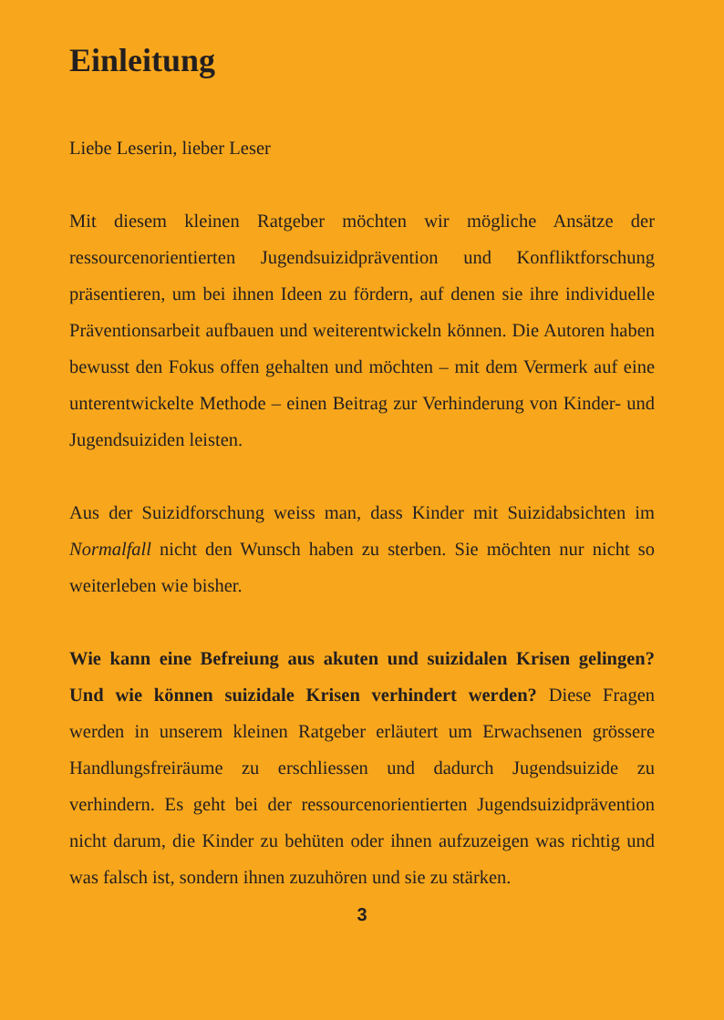Einleitung
Liebe Leserin, lieber Leser
Mit diesem kleinen Ratgeber möchten wir mögliche Ansätze der ressourcenorientierten Jugendsuizidprävention und Konfliktforschung präsentieren, um bei ihnen Ideen zu fördern, auf denen sie ihre individuelle Präventionsarbeit aufbauen und weiterentwickeln können. Die Autoren haben bewusst den Fokus offen gehalten und möchten – mit dem Vermerk auf eine unterentwickelte Methode – einen Beitrag zur Verhinderung von Kinder- und Jugendsuiziden leisten.
Aus der Suizidforschung weiss man, dass Kinder mit Suizidabsichten im Normalfall nicht den Wunsch haben zu sterben. Sie möchten nur nicht so weiterleben wie bisher.
Wie kann eine Befreiung aus akuten und suizidalen Krisen gelingen? Und wie können suizidale Krisen verhindert werden? Diese Fragen werden in unserem kleinen Ratgeber erläutert um Erwachsenen grössere Handlungsfreiräume zu erschliessen und dadurch Jugendsuizide zu verhindern. Es geht bei der ressourcenorientierten Jugendsuizidprävention nicht darum, die Kinder zu behüten oder ihnen aufzuzeigen was richtig und was falsch ist, sondern ihnen zuzuhören und sie zu stärken.
3